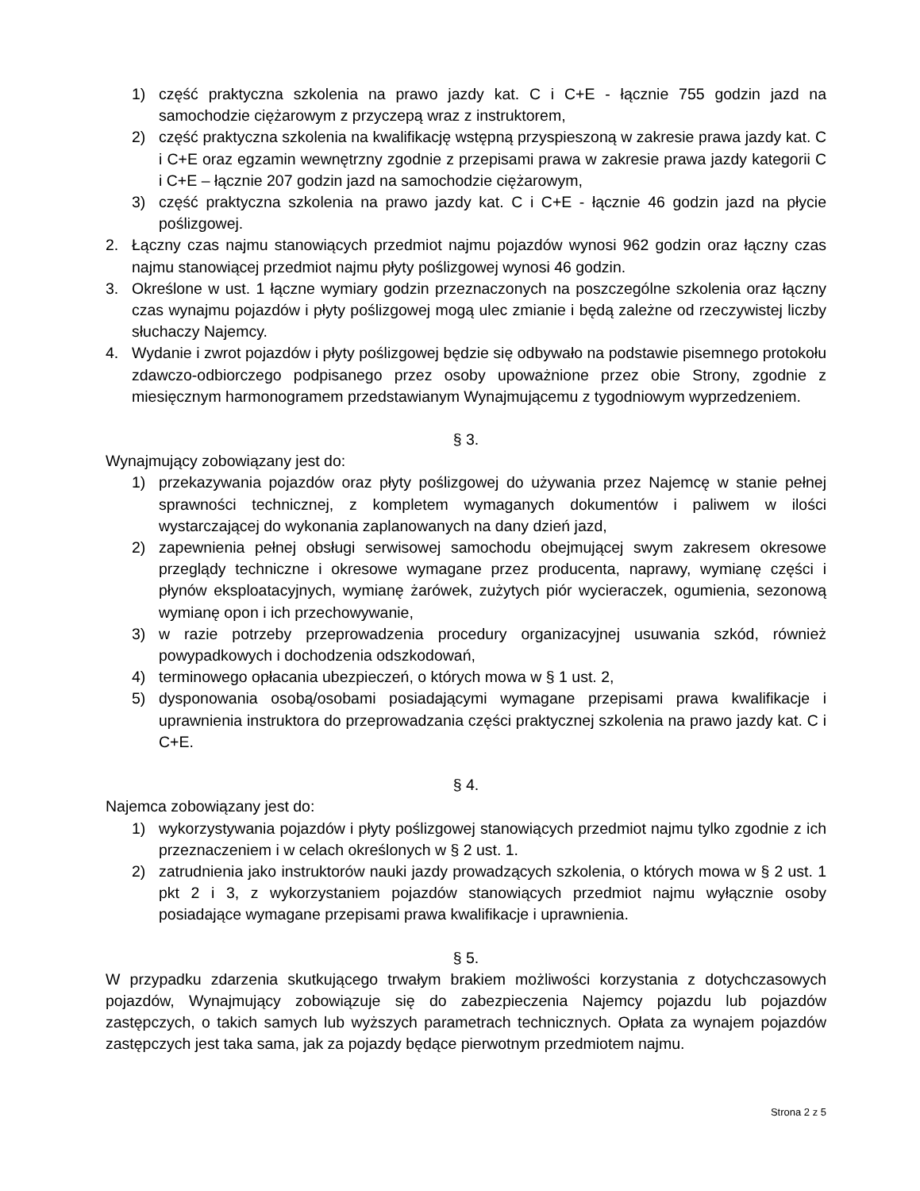1) część praktyczna szkolenia na prawo jazdy kat. C i C+E - łącznie 755 godzin jazd na samochodzie ciężarowym z przyczepą wraz z instruktorem,
2) część praktyczna szkolenia na kwalifikację wstępną przyspieszoną w zakresie prawa jazdy kat. C i C+E oraz egzamin wewnętrzny zgodnie z przepisami prawa w zakresie prawa jazdy kategorii C i C+E – łącznie 207 godzin jazd na samochodzie ciężarowym,
3) część praktyczna szkolenia na prawo jazdy kat. C i C+E - łącznie 46 godzin jazd na płycie poślizgowej.
2. Łączny czas najmu stanowiących przedmiot najmu pojazdów wynosi 962 godzin oraz łączny czas najmu stanowiącej przedmiot najmu płyty poślizgowej wynosi 46 godzin.
3. Określone w ust. 1 łączne wymiary godzin przeznaczonych na poszczególne szkolenia oraz łączny czas wynajmu pojazdów i płyty poślizgowej mogą ulec zmianie i będą zależne od rzeczywistej liczby słuchaczy Najemcy.
4. Wydanie i zwrot pojazdów i płyty poślizgowej będzie się odbywało na podstawie pisemnego protokołu zdawczo-odbiorczego podpisanego przez osoby upoważnione przez obie Strony, zgodnie z miesięcznym harmonogramem przedstawianym Wynajmującemu z tygodniowym wyprzedzeniem.
§ 3.
Wynajmujący zobowiązany jest do:
1) przekazywania pojazdów oraz płyty poślizgowej do używania przez Najemcę w stanie pełnej sprawności technicznej, z kompletem wymaganych dokumentów i paliwem w ilości wystarczającej do wykonania zaplanowanych na dany dzień jazd,
2) zapewnienia pełnej obsługi serwisowej samochodu obejmującej swym zakresem okresowe przeglądy techniczne i okresowe wymagane przez producenta, naprawy, wymianę części i płynów eksploatacyjnych, wymianę żarówek, zużytych piór wycieraczek, ogumienia, sezonową wymianę opon i ich przechowywanie,
3) w razie potrzeby przeprowadzenia procedury organizacyjnej usuwania szkód, również powypadkowych i dochodzenia odszkodowań,
4) terminowego opłacania ubezpieczeń, o których mowa w § 1 ust. 2,
5) dysponowania osobą/osobami posiadającymi wymagane przepisami prawa kwalifikacje i uprawnienia instruktora do przeprowadzania części praktycznej szkolenia na prawo jazdy kat. C i C+E.
§ 4.
Najemca zobowiązany jest do:
1) wykorzystywania pojazdów i płyty poślizgowej stanowiących przedmiot najmu tylko zgodnie z ich przeznaczeniem i w celach określonych w § 2 ust. 1.
2) zatrudnienia jako instruktorów nauki jazdy prowadzących szkolenia, o których mowa w § 2 ust. 1 pkt 2 i 3, z wykorzystaniem pojazdów stanowiących przedmiot najmu wyłącznie osoby posiadające wymagane przepisami prawa kwalifikacje i uprawnienia.
§ 5.
W przypadku zdarzenia skutkującego trwałym brakiem możliwości korzystania z dotychczasowych pojazdów, Wynajmujący zobowiązuje się do zabezpieczenia Najemcy pojazdu lub pojazdów zastępczych, o takich samych lub wyższych parametrach technicznych. Opłata za wynajem pojazdów zastępczych jest taka sama, jak za pojazdy będące pierwotnym przedmiotem najmu.
Strona 2 z 5